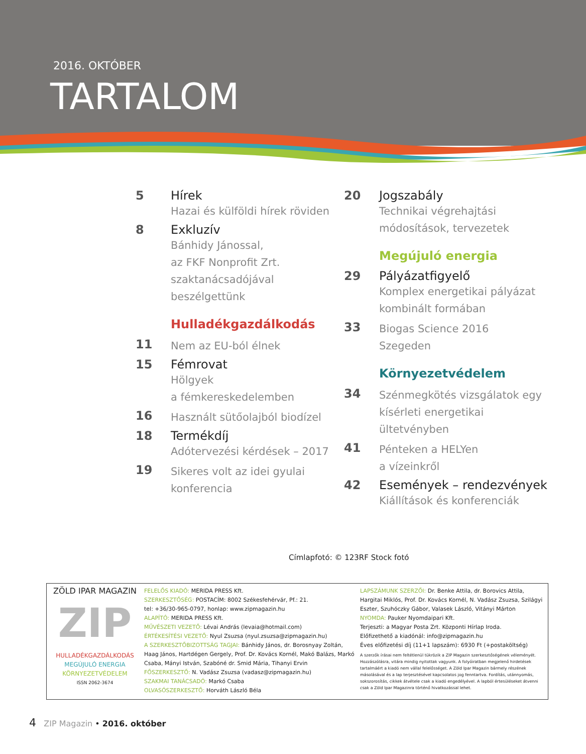2016. OKTÓBER
TARTALOM
5 Hírek
Hazai és külföldi hírek röviden
8 Exkluzív
Bánhidy Jánossal,
az FKF Nonprofit Zrt.
szaktanácsadójával
beszélgettünk
Hulladékgazdálkodás
11
Nem az EU-ból élnek
15 Fémrovat
Hölgyek
a fémkereskedelemben
16
Használt sütőolajból biodízel
18 Termékdíj
Adótervezési kérdések – 2017
19
Sikeres volt az idei gyulai konferencia
20 Jogszabály
Technikai végrehajtási
módosítások, tervezetek
Megújuló energia
29 Pályázatfigyelő
Komplex energetikai pályázat kombinált formában
33
Biogas Science 2016
Szegeden
Környezetvédelem
34
Szénmegkötés vizsgálatok egy kísérleti energetikai ültetvényben
41
Pénteken a HELYen
a vízeinkről
42 Események – rendezvények
Kiállítások és konferenciák
Címlapfotó: © 123RF Stock fotó
ZÖLD IPAR MAGAZIN
ZIP
HULLADÉKGAZDÁLKODÁS
MEGÚJULÓ ENERGIA
KÖRNYEZETVÉDELEM
ISSN 2062-3674
FELELŐS KIADÓ: MERIDA PRESS Kft.
SZERKESZTŐSÉG: POSTACÍM: 8002 Székesfehérvár, Pf.: 21.
tel: +36/30-965-0797, honlap: www.zipmagazin.hu
ALAPÍTÓ: MERIDA PRESS Kft.
MŰVÉSZETI VEZETŐ: Lévai András (levaia@hotmail.com)
ÉRTÉKESÍTÉSI VEZETŐ: Nyul Zsuzsa (nyul.zsuzsa@zipmagazin.hu)
A SZERKESZTŐBIZOTTSÁG TAGJAI: Bánhidy János, dr. Borosnyay Zoltán, Haag János, Hartdégen Gergely, Prof. Dr. Kovács Kornél, Makó Balázs, Markó Csaba, Mányi István, Szabóné dr. Smid Mária, Tihanyi Ervin
FŐSZERKESZTŐ: N. Vadász Zsuzsa (vadasz@zipmagazin.hu)
SZAKMAI TANÁCSADÓ: Markó Csaba
OLVASÓSZERKESZTŐ: Horváth László Béla
LAPSZÁMUNK SZERZŐI: Dr. Benke Attila, dr. Borovics Attila, Hargitai Miklós, Prof. Dr. Kovács Kornél, N. Vadász Zsuzsa, Szilágyi Eszter, Szuhóczky Gábor, Valasek László, Vitányi Márton
NYOMDA: Pauker Nyomdaipari Kft.
Terjeszti: a Magyar Posta Zrt. Központi Hírlap Iroda.
Előfizethető a kiadónál: info@zipmagazin.hu
Éves előfizetési díj (11+1 lapszám): 6930 Ft (+postaköltség)
A szerzők írásai nem feltétlenül tükrözik a ZIP Magazin szerkesztőségének véleményét. Hozzászólásra, vitára mindig nyitottak vagyunk. A folyóiratban megjelenő hirdetések tartalmáért a kiadó nem vállal felelősséget. A Zöld Ipar Magazin bármely részének másolásával és a lap terjesztésével kapcsolatos jog fenntartva. Fordítás, utánnyomás, sokszorosítás, cikkek átvétele csak a kiadó engedélyével. A lapból értesüléseket átvenni csak a Zöld Ipar Magazinra történő hivatkozással lehet.
4 ZIP Magazin • 2016. október